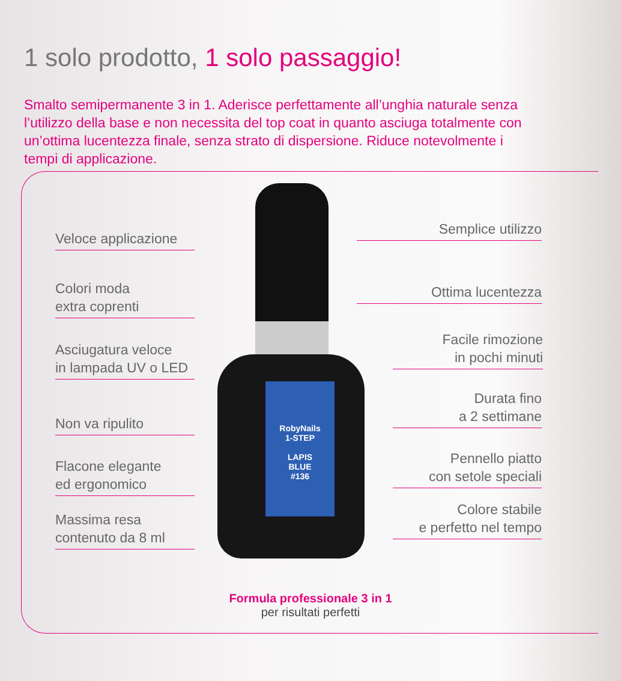1 solo prodotto, 1 solo passaggio!
Smalto semipermanente 3 in 1. Aderisce perfettamente all’unghia naturale senza l’utilizzo della base e non necessita del top coat in quanto asciuga totalmente con un’ottima lucentezza finale, senza strato di dispersione. Riduce notevolmente i tempi di applicazione.
RobyNails
1-STEP
LAPIS
BLUE
#136
Veloce applicazione
Colori moda
extra coprenti
Asciugatura veloce
in lampada UV o LED
Non va ripulito
Flacone elegante
ed ergonomico
Massima resa
contenuto da 8 ml
Semplice utilizzo
Ottima lucentezza
Facile rimozione
in pochi minuti
Durata fino
a 2 settimane
Pennello piatto
con setole speciali
Colore stabile
e perfetto nel tempo
Formula professionale 3 in 1
per risultati perfetti